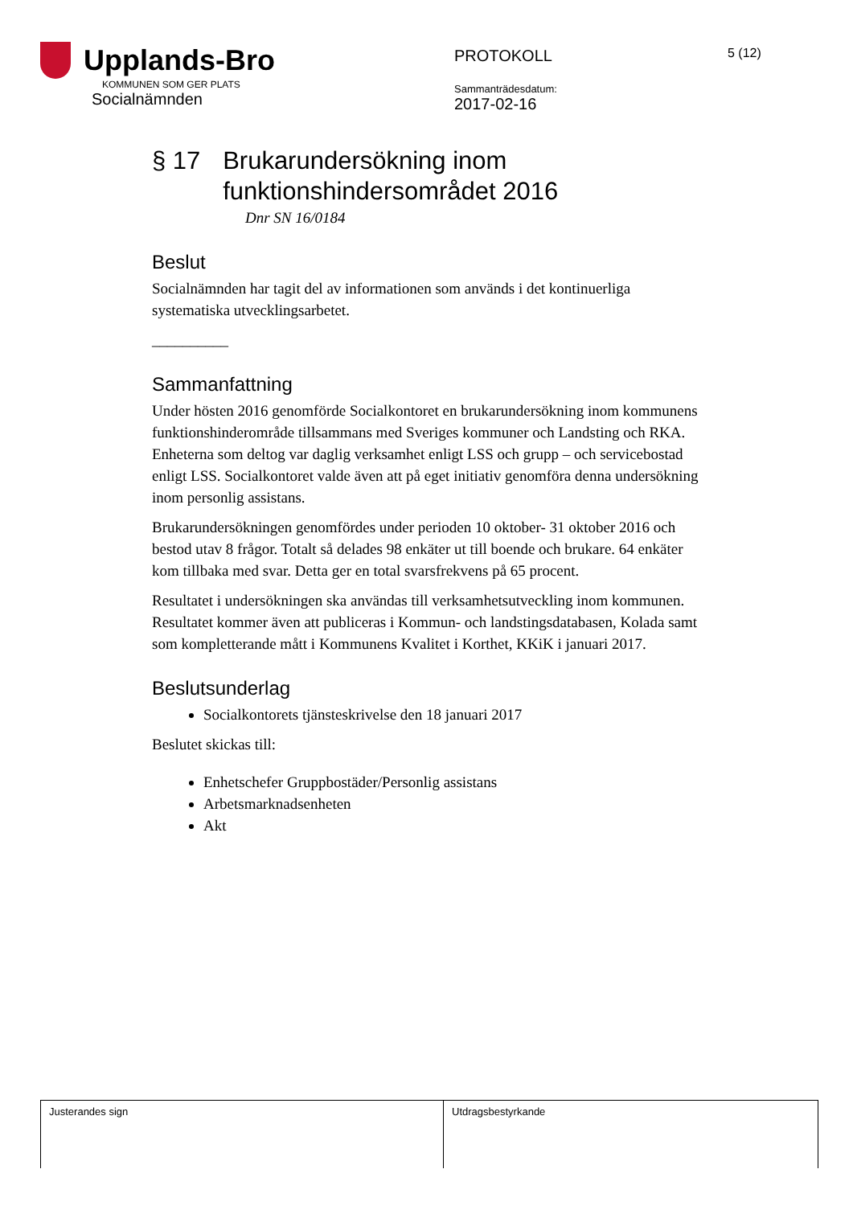Upplands-Bro
KOMMUNEN SOM GER PLATS
Socialnämnden
PROTOKOLL
Sammanträdesdatum:
2017-02-16
5 (12)
§ 17 Brukarundersökning inom funktionshindersområdet 2016
Dnr SN 16/0184
Beslut
Socialnämnden har tagit del av informationen som används i det kontinuerliga systematiska utvecklingsarbetet.
__________
Sammanfattning
Under hösten 2016 genomförde Socialkontoret en brukarundersökning inom kommunens funktionshinderområde tillsammans med Sveriges kommuner och Landsting och RKA. Enheterna som deltog var daglig verksamhet enligt LSS och grupp – och servicebostad enligt LSS. Socialkontoret valde även att på eget initiativ genomföra denna undersökning inom personlig assistans.
Brukarundersökningen genomfördes under perioden 10 oktober- 31 oktober 2016 och bestod utav 8 frågor. Totalt så delades 98 enkäter ut till boende och brukare. 64 enkäter kom tillbaka med svar. Detta ger en total svarsfrekvens på 65 procent.
Resultatet i undersökningen ska användas till verksamhetsutveckling inom kommunen. Resultatet kommer även att publiceras i Kommun- och landstingsdatabasen, Kolada samt som kompletterande mått i Kommunens Kvalitet i Korthet, KKiK i januari 2017.
Beslutsunderlag
Socialkontorets tjänsteskrivelse den 18 januari 2017
Beslutet skickas till:
Enhetschefer Gruppbostäder/Personlig assistans
Arbetsmarknadsenheten
Akt
| Justerandes sign | Utdragsbestyrkande |